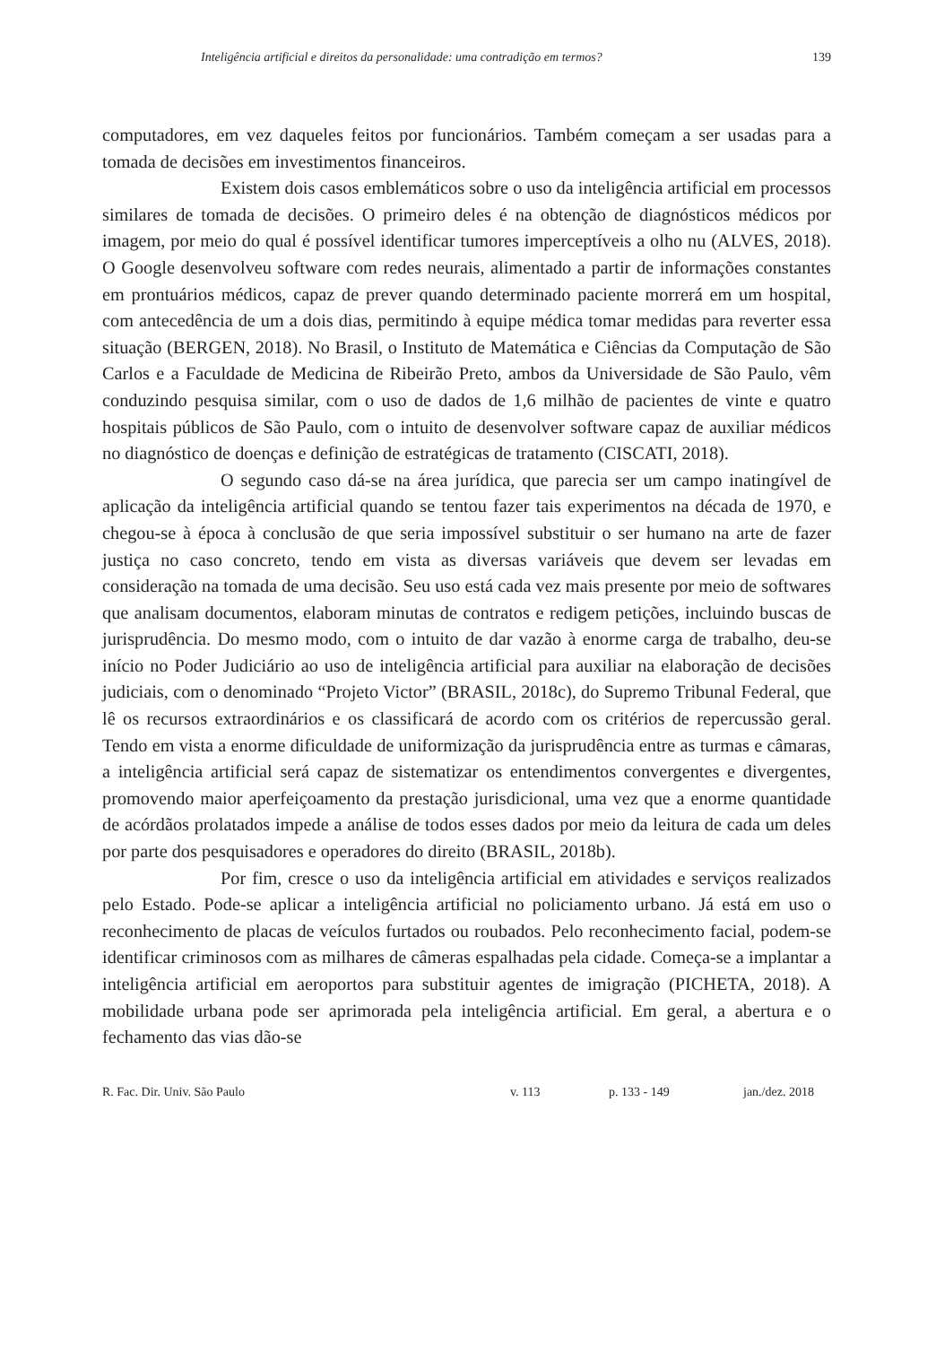Inteligência artificial e direitos da personalidade: uma contradição em termos? 139
computadores, em vez daqueles feitos por funcionários. Também começam a ser usadas para a tomada de decisões em investimentos financeiros.
Existem dois casos emblemáticos sobre o uso da inteligência artificial em processos similares de tomada de decisões. O primeiro deles é na obtenção de diagnósticos médicos por imagem, por meio do qual é possível identificar tumores imperceptíveis a olho nu (ALVES, 2018). O Google desenvolveu software com redes neurais, alimentado a partir de informações constantes em prontuários médicos, capaz de prever quando determinado paciente morrerá em um hospital, com antecedência de um a dois dias, permitindo à equipe médica tomar medidas para reverter essa situação (BERGEN, 2018). No Brasil, o Instituto de Matemática e Ciências da Computação de São Carlos e a Faculdade de Medicina de Ribeirão Preto, ambos da Universidade de São Paulo, vêm conduzindo pesquisa similar, com o uso de dados de 1,6 milhão de pacientes de vinte e quatro hospitais públicos de São Paulo, com o intuito de desenvolver software capaz de auxiliar médicos no diagnóstico de doenças e definição de estratégicas de tratamento (CISCATI, 2018).
O segundo caso dá-se na área jurídica, que parecia ser um campo inatingível de aplicação da inteligência artificial quando se tentou fazer tais experimentos na década de 1970, e chegou-se à época à conclusão de que seria impossível substituir o ser humano na arte de fazer justiça no caso concreto, tendo em vista as diversas variáveis que devem ser levadas em consideração na tomada de uma decisão. Seu uso está cada vez mais presente por meio de softwares que analisam documentos, elaboram minutas de contratos e redigem petições, incluindo buscas de jurisprudência. Do mesmo modo, com o intuito de dar vazão à enorme carga de trabalho, deu-se início no Poder Judiciário ao uso de inteligência artificial para auxiliar na elaboração de decisões judiciais, com o denominado “Projeto Victor” (BRASIL, 2018c), do Supremo Tribunal Federal, que lê os recursos extraordinários e os classificará de acordo com os critérios de repercussão geral. Tendo em vista a enorme dificuldade de uniformização da jurisprudência entre as turmas e câmaras, a inteligência artificial será capaz de sistematizar os entendimentos convergentes e divergentes, promovendo maior aperfeiçoamento da prestação jurisdicional, uma vez que a enorme quantidade de acórdãos prolatados impede a análise de todos esses dados por meio da leitura de cada um deles por parte dos pesquisadores e operadores do direito (BRASIL, 2018b).
Por fim, cresce o uso da inteligência artificial em atividades e serviços realizados pelo Estado. Pode-se aplicar a inteligência artificial no policiamento urbano. Já está em uso o reconhecimento de placas de veículos furtados ou roubados. Pelo reconhecimento facial, podem-se identificar criminosos com as milhares de câmeras espalhadas pela cidade. Começa-se a implantar a inteligência artificial em aeroportos para substituir agentes de imigração (PICHETA, 2018). A mobilidade urbana pode ser aprimorada pela inteligência artificial. Em geral, a abertura e o fechamento das vias dão-se
R. Fac. Dir. Univ. São Paulo v. 113 p. 133 - 149 jan./dez. 2018